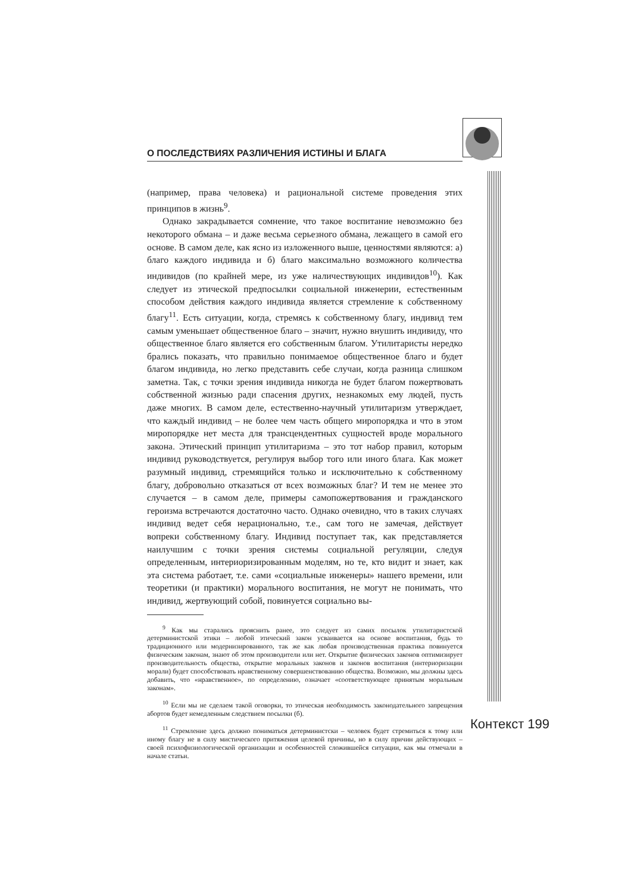О ПОСЛЕДСТВИЯХ РАЗЛИЧЕНИЯ ИСТИНЫ И БЛАГА
(например, права человека) и рациональной системе проведения этих принципов в жизнь<sup>9</sup>.
Однако закрадывается сомнение, что такое воспитание невозможно без некоторого обмана – и даже весьма серьезного обмана, лежащего в самой его основе. В самом деле, как ясно из изложенного выше, ценностями являются: а) благо каждого индивида и б) благо максимально возможного количества индивидов (по крайней мере, из уже наличествующих индивидов<sup>10</sup>). Как следует из этической предпосылки социальной инженерии, естественным способом действия каждого индивида является стремление к собственному благу<sup>11</sup>. Есть ситуации, когда, стремясь к собственному благу, индивид тем самым уменьшает общественное благо – значит, нужно внушить индивиду, что общественное благо является его собственным благом. Утилитаристы нередко брались показать, что правильно понимаемое общественное благо и будет благом индивида, но легко представить себе случаи, когда разница слишком заметна. Так, с точки зрения индивида никогда не будет благом пожертвовать собственной жизнью ради спасения других, незнакомых ему людей, пусть даже многих. В самом деле, естественно-научный утилитаризм утверждает, что каждый индивид – не более чем часть общего миропорядка и что в этом миропорядке нет места для трансцендентных сущностей вроде морального закона. Этический принцип утилитаризма – это тот набор правил, которым индивид руководствуется, регулируя выбор того или иного блага. Как может разумный индивид, стремящийся только и исключительно к собственному благу, добровольно отказаться от всех возможных благ? И тем не менее это случается – в самом деле, примеры самопожертвования и гражданского героизма встречаются достаточно часто. Однако очевидно, что в таких случаях индивид ведет себя нерационально, т.е., сам того не замечая, действует вопреки собственному благу. Индивид поступает так, как представляется наилучшим с точки зрения системы социальной регуляции, следуя определенным, интериоризированным моделям, но те, кто видит и знает, как эта система работает, т.е. сами «социальные инженеры» нашего времени, или теоретики (и практики) морального воспитания, не могут не понимать, что индивид, жертвующий собой, повинуется социально вы-
<sup>9</sup> Как мы старались прояснить ранее, это следует из самих посылок утилитаристской детерминистской этики – любой этический закон усваивается на основе воспитания, будь то традиционного или модернизированного, так же как любая производственная практика повинуется физическим законам, знают об этом производители или нет. Открытие физических законов оптимизирует производительность общества, открытие моральных законов и законов воспитания (интериоризации морали) будет способствовать нравственному совершенствованию общества. Возможно, мы должны здесь добавить, что «нравственное», по определению, означает «соответствующее принятым моральным законам».
<sup>10</sup> Если мы не сделаем такой оговорки, то этическая необходимость законодательного запрещения абортов будет немедленным следствием посылки (б).
<sup>11</sup> Стремление здесь должно пониматься детерминистски – человек будет стремиться к тому или иному благу не в силу мистического притяжения целевой причины, но в силу причин действующих – своей психофизиологической организации и особенностей сложившейся ситуации, как мы отмечали в начале статьи.
Контекст 199